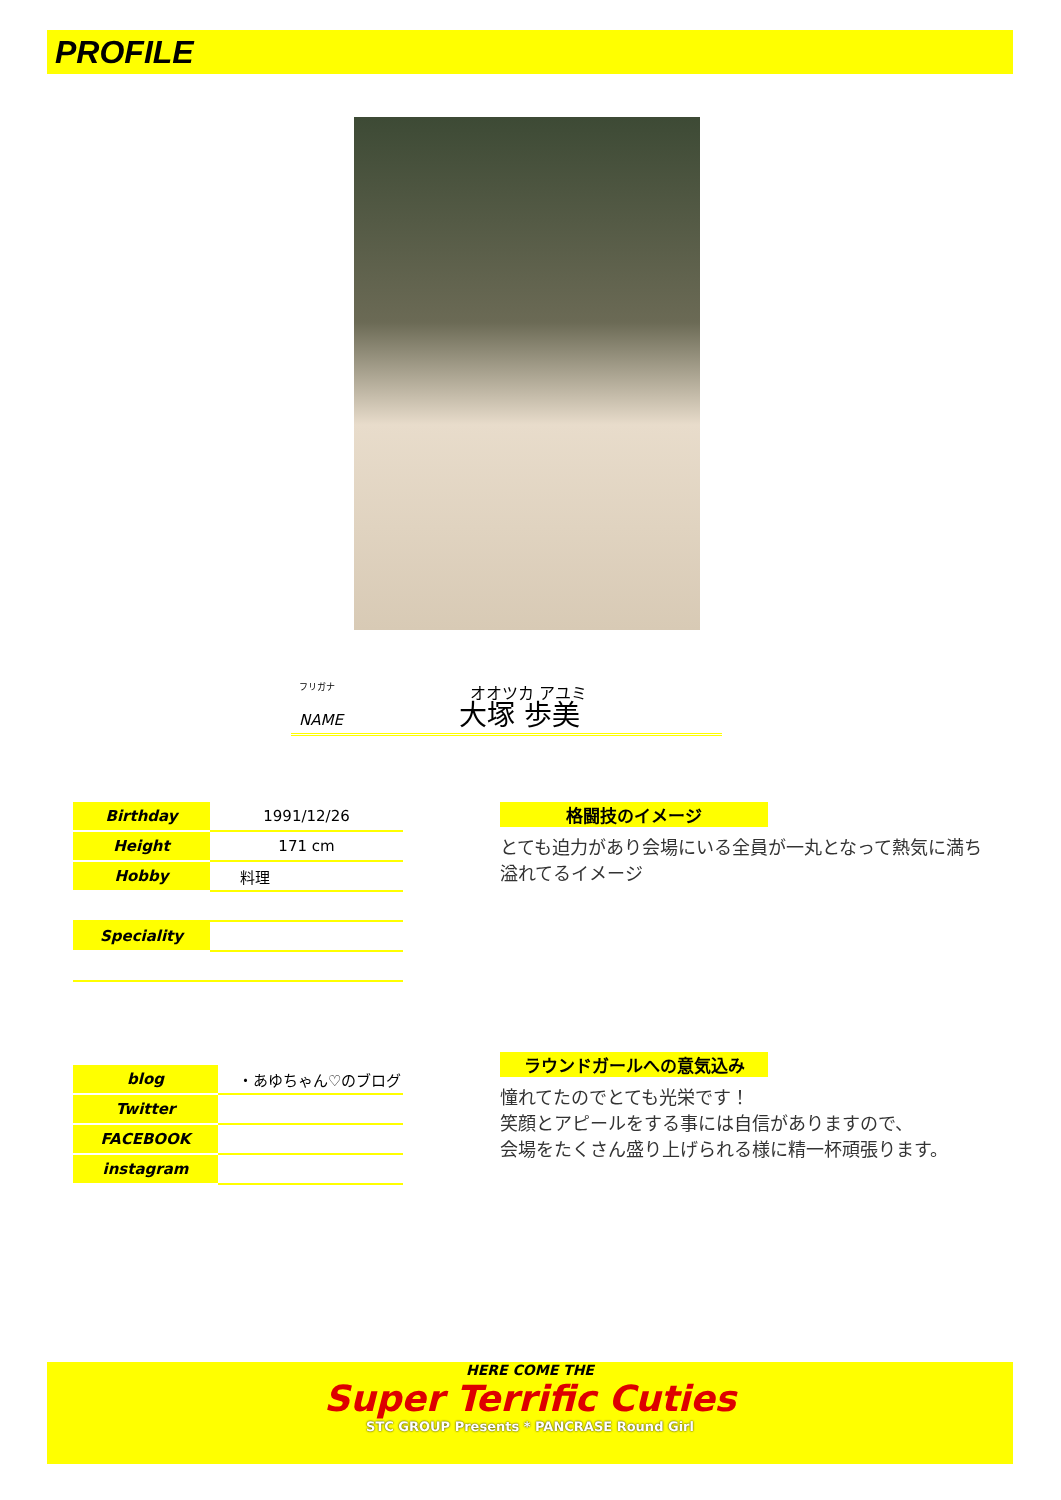PROFILE
オオツカ アユミ
フリガナ
NAME 大塚 歩美
| Birthday | 1991/12/26 |
| Height | 171 cm |
| Hobby | 料理 |
| Speciality | |
| blog | ・あゆちゃん♡のブログ |
| Twitter | |
| FACEBOOK | |
| instagram | |
格闘技のイメージ
とても迫力があり会場にいる全員が一丸となって熱気に満ち溢れてるイメージ
ラウンドガールへの意気込み
憧れてたのでとても光栄です！
笑顔とアピールをする事には自信がありますので、
会場をたくさん盛り上げられる様に精一杯頑張ります。
HERE COME THE
Super Terrific Cuties
STC GROUP Presents * PANCRASE Round Girl